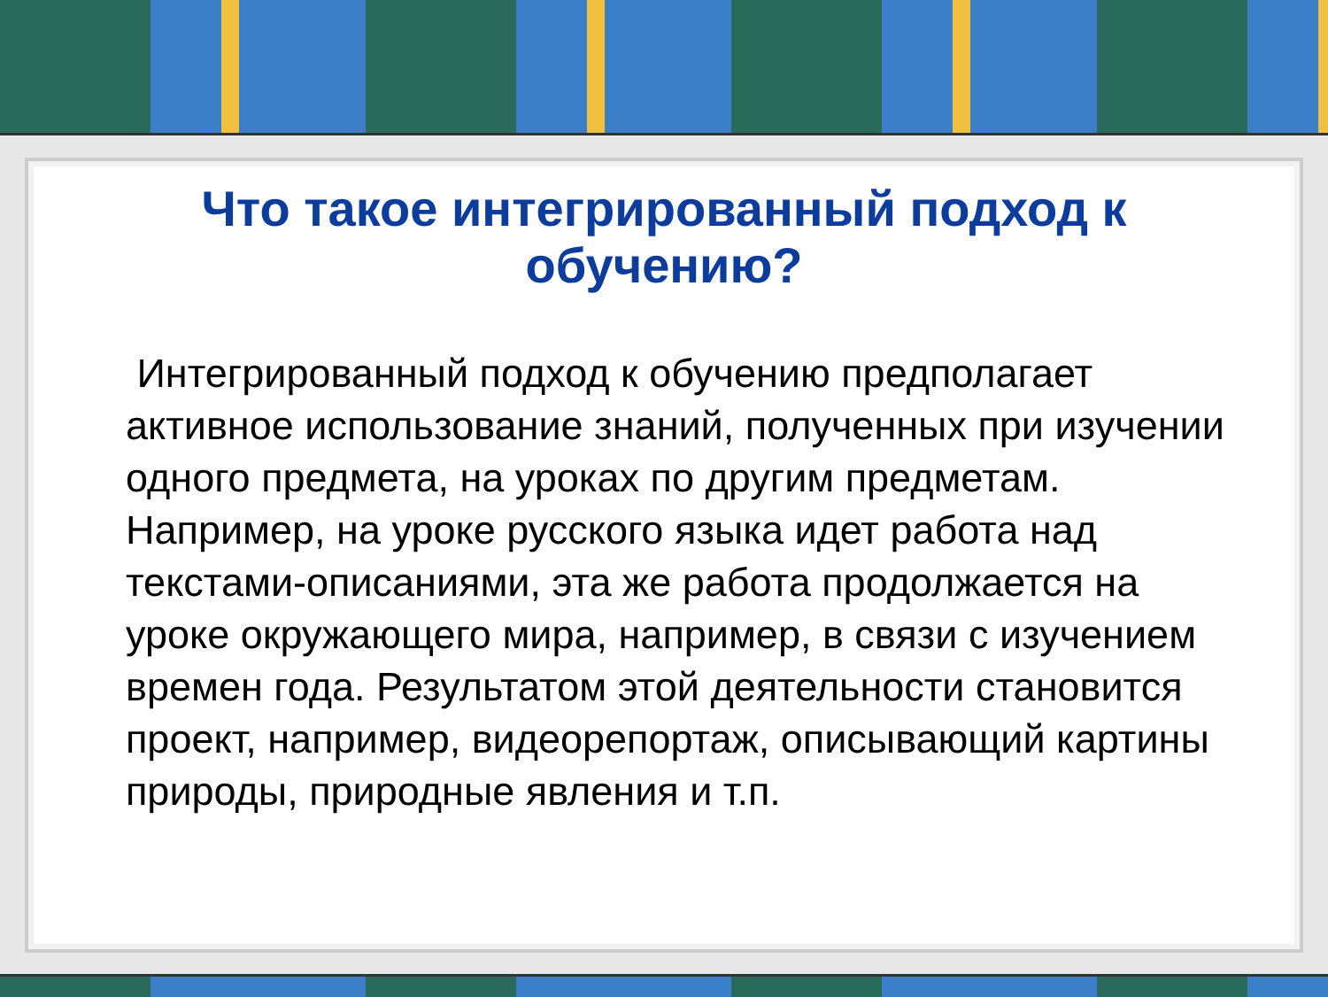Что такое интегрированный подход к
обучению?
Интегрированный подход к обучению предполагает активное использование знаний, полученных при изучении одного предмета, на уроках по другим предметам. Например, на уроке русского языка идет работа над текстами-описаниями, эта же работа продолжается на уроке окружающего мира, например, в связи с изучением времен года. Результатом этой деятельности становится проект, например, видеорепортаж, описывающий картины природы, природные явления и т.п.